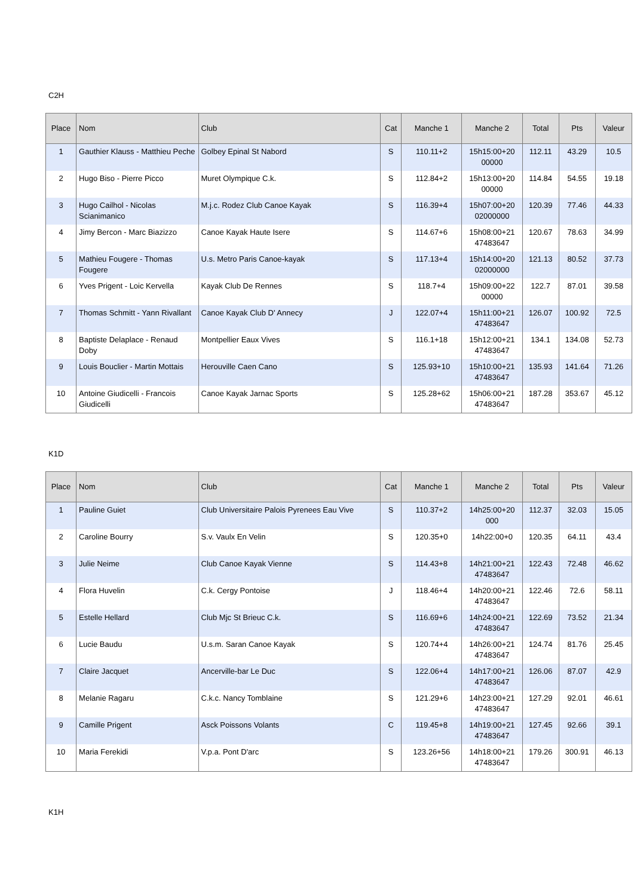C2H
| Place | Nom | Club | Cat | Manche 1 | Manche 2 | Total | Pts | Valeur |
| --- | --- | --- | --- | --- | --- | --- | --- | --- |
| 1 | Gauthier Klauss - Matthieu Peche | Golbey Epinal St Nabord | S | 110.11+2 | 15h15:00+20 00000 | 112.11 | 43.29 | 10.5 |
| 2 | Hugo Biso - Pierre Picco | Muret Olympique C.k. | S | 112.84+2 | 15h13:00+20 00000 | 114.84 | 54.55 | 19.18 |
| 3 | Hugo Cailhol - Nicolas Scianimanico | M.j.c. Rodez Club Canoe Kayak | S | 116.39+4 | 15h07:00+20 02000000 | 120.39 | 77.46 | 44.33 |
| 4 | Jimy Bercon - Marc Biazizzo | Canoe Kayak Haute Isere | S | 114.67+6 | 15h08:00+21 47483647 | 120.67 | 78.63 | 34.99 |
| 5 | Mathieu Fougere - Thomas Fougere | U.s. Metro Paris Canoe-kayak | S | 117.13+4 | 15h14:00+20 02000000 | 121.13 | 80.52 | 37.73 |
| 6 | Yves Prigent - Loic Kervella | Kayak Club De Rennes | S | 118.7+4 | 15h09:00+22 00000 | 122.7 | 87.01 | 39.58 |
| 7 | Thomas Schmitt - Yann Rivallant | Canoe Kayak Club D' Annecy | J | 122.07+4 | 15h11:00+21 47483647 | 126.07 | 100.92 | 72.5 |
| 8 | Baptiste Delaplace - Renaud Doby | Montpellier Eaux Vives | S | 116.1+18 | 15h12:00+21 47483647 | 134.1 | 134.08 | 52.73 |
| 9 | Louis Bouclier - Martin Mottais | Herouville Caen Cano | S | 125.93+10 | 15h10:00+21 47483647 | 135.93 | 141.64 | 71.26 |
| 10 | Antoine Giudicelli - Francois Giudicelli | Canoe Kayak Jarnac Sports | S | 125.28+62 | 15h06:00+21 47483647 | 187.28 | 353.67 | 45.12 |
K1D
| Place | Nom | Club | Cat | Manche 1 | Manche 2 | Total | Pts | Valeur |
| --- | --- | --- | --- | --- | --- | --- | --- | --- |
| 1 | Pauline Guiet | Club Universitaire Palois Pyrenees Eau Vive | S | 110.37+2 | 14h25:00+20 000 | 112.37 | 32.03 | 15.05 |
| 2 | Caroline Bourry | S.v. Vaulx En Velin | S | 120.35+0 | 14h22:00+0 | 120.35 | 64.11 | 43.4 |
| 3 | Julie Neime | Club Canoe Kayak Vienne | S | 114.43+8 | 14h21:00+21 47483647 | 122.43 | 72.48 | 46.62 |
| 4 | Flora Huvelin | C.k. Cergy Pontoise | J | 118.46+4 | 14h20:00+21 47483647 | 122.46 | 72.6 | 58.11 |
| 5 | Estelle Hellard | Club Mjc St Brieuc C.k. | S | 116.69+6 | 14h24:00+21 47483647 | 122.69 | 73.52 | 21.34 |
| 6 | Lucie Baudu | U.s.m. Saran Canoe Kayak | S | 120.74+4 | 14h26:00+21 47483647 | 124.74 | 81.76 | 25.45 |
| 7 | Claire Jacquet | Ancerville-bar Le Duc | S | 122.06+4 | 14h17:00+21 47483647 | 126.06 | 87.07 | 42.9 |
| 8 | Melanie Ragaru | C.k.c. Nancy Tomblaine | S | 121.29+6 | 14h23:00+21 47483647 | 127.29 | 92.01 | 46.61 |
| 9 | Camille Prigent | Asck Poissons Volants | C | 119.45+8 | 14h19:00+21 47483647 | 127.45 | 92.66 | 39.1 |
| 10 | Maria Ferekidi | V.p.a. Pont D'arc | S | 123.26+56 | 14h18:00+21 47483647 | 179.26 | 300.91 | 46.13 |
K1H